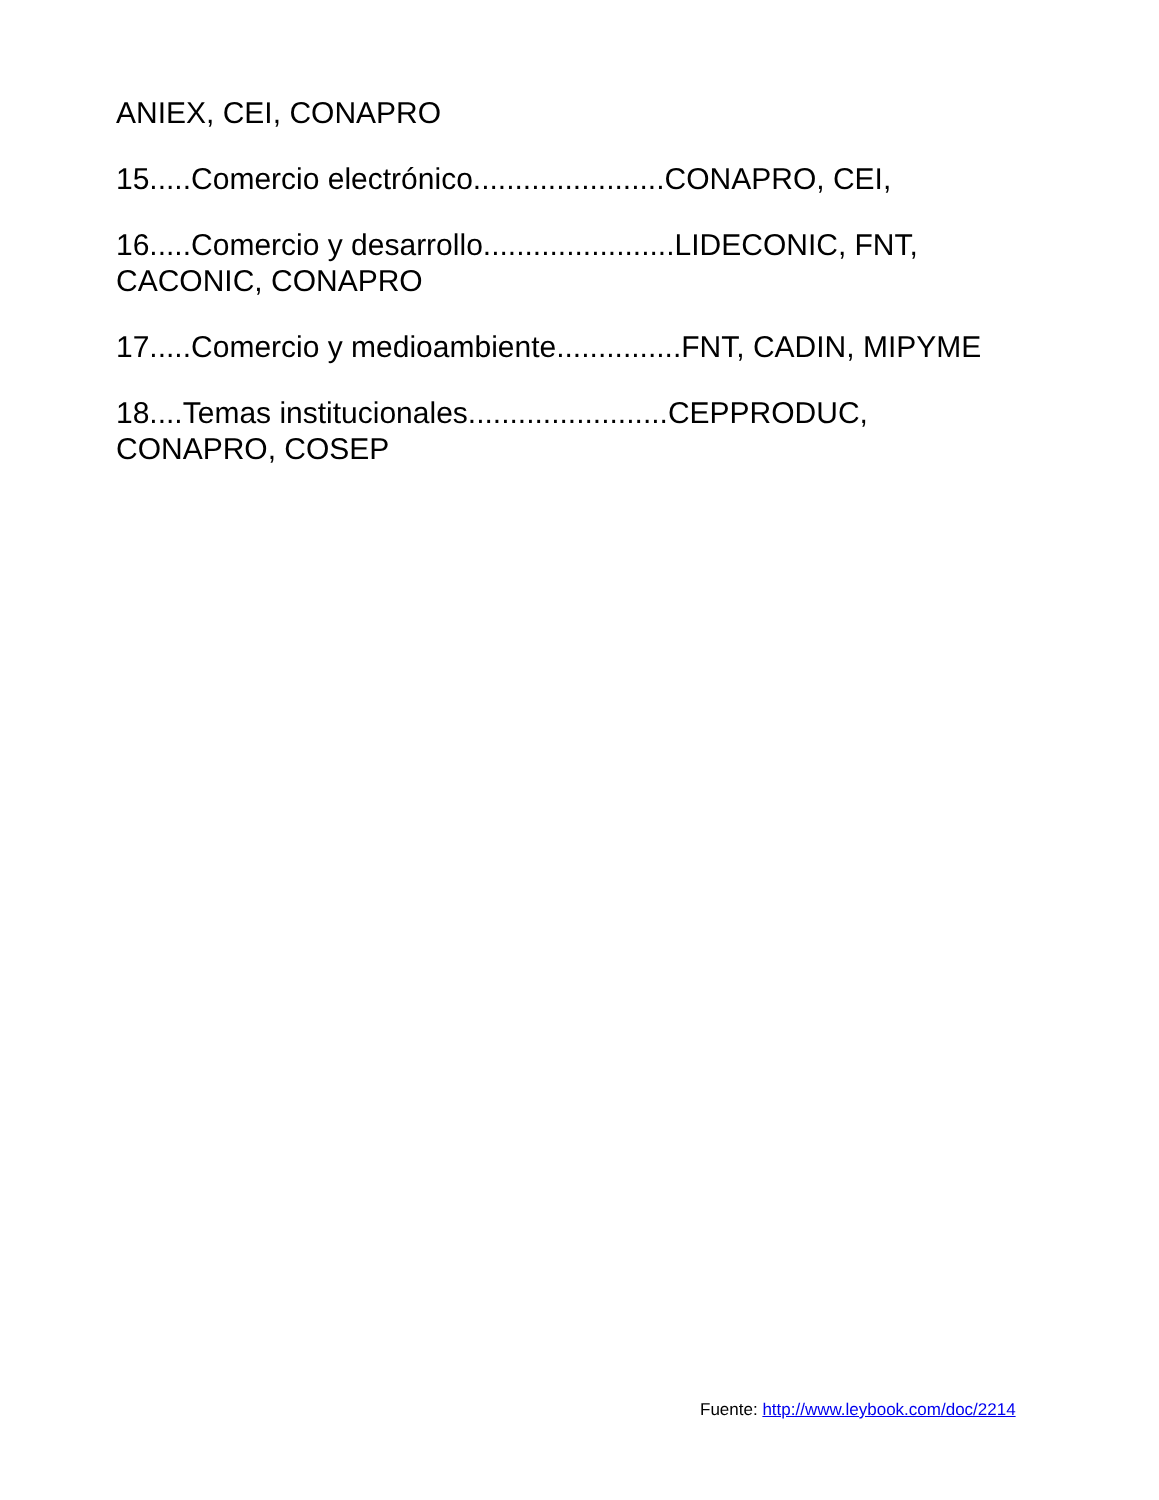ANIEX, CEI, CONAPRO
15.....Comercio electrónico.......................CONAPRO, CEI,
16.....Comercio y desarrollo.......................LIDECONIC, FNT, CACONIC, CONAPRO
17.....Comercio y medioambiente...............FNT, CADIN, MIPYME
18....Temas institucionales........................CEPPRODUC, CONAPRO, COSEP
Fuente: http://www.leybook.com/doc/2214